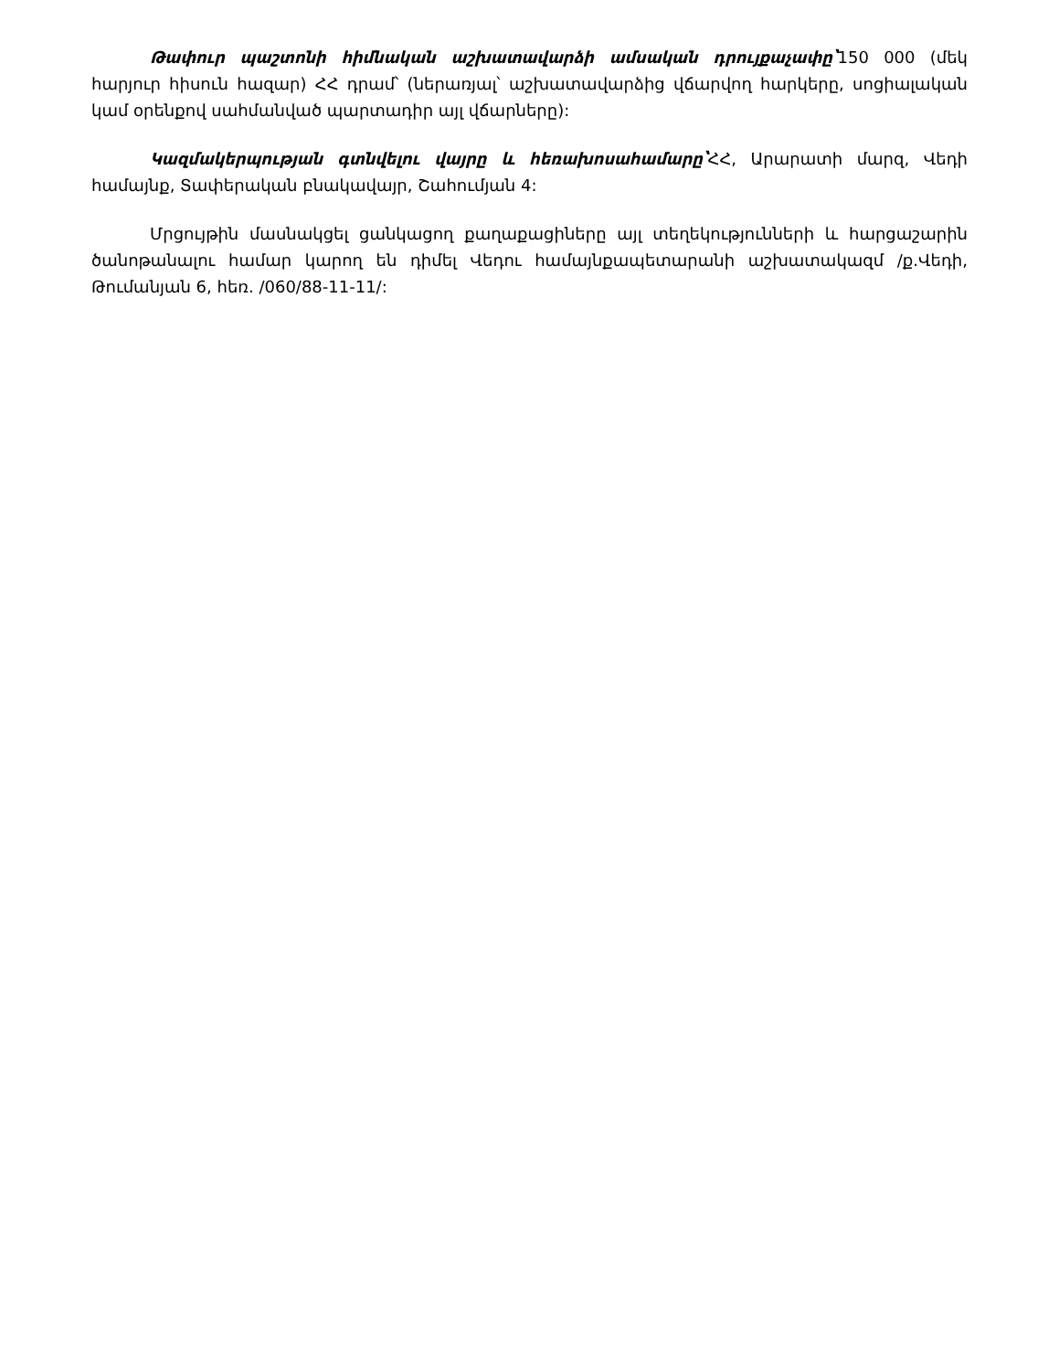Թափուր պաշտոնի հիմնական աշխատավարձի ամսական դրույքաչափը՝150 000 (մեկ հարյուր հիսուն հազար) ՀՀ դրամ՝ (ներառյալ՝ աշխատավարձից վճարվող հարկերը, սոցիալական կամ օրենքով սահմանված պարտադիր այլ վճարները):
Կազմակերպության գտնվելու վայրը և հեռախոսահամարը՝ՀՀ, Արարատի մարզ, Վեդի համայնք, Տափերական բնակավայր, Շահումյան 4:
Մրցույթին մասնակցել ցանկացող քաղաքացիները այլ տեղեկությունների և հարցաշարին ծանոթանալու համար կարող են դիմել Վեդու համայնքապետարանի աշխատակազմ /ք.Վեդի, Թումանյան 6, հեռ. /060/88-11-11/: